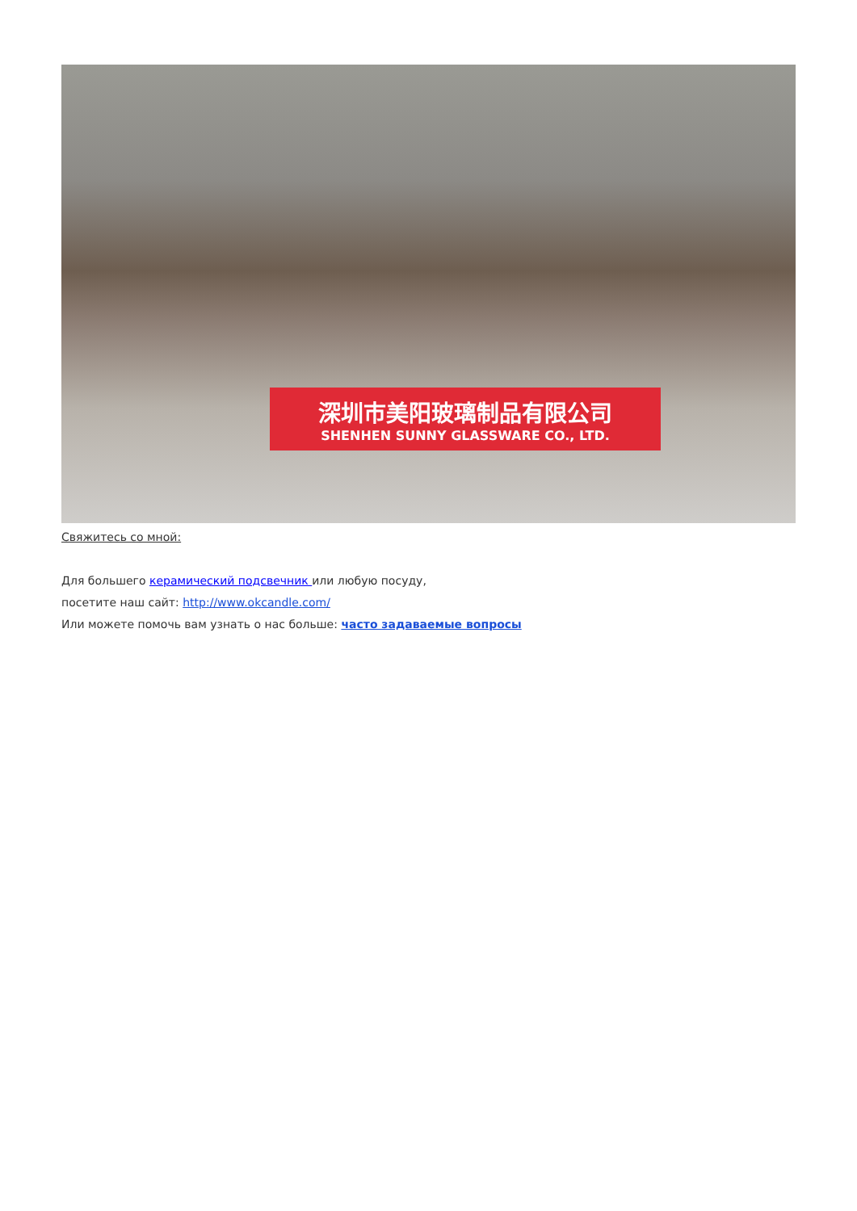深圳市美阳玻璃制品有限公司
SHENHEN SUNNY GLASSWARE CO., LTD.
Свяжитесь со мной:
Для большего керамический подсвечник или любую посуду,
посетите наш сайт: http://www.okcandle.com/
Или можете помочь вам узнать о нас больше: часто задаваемые вопросы